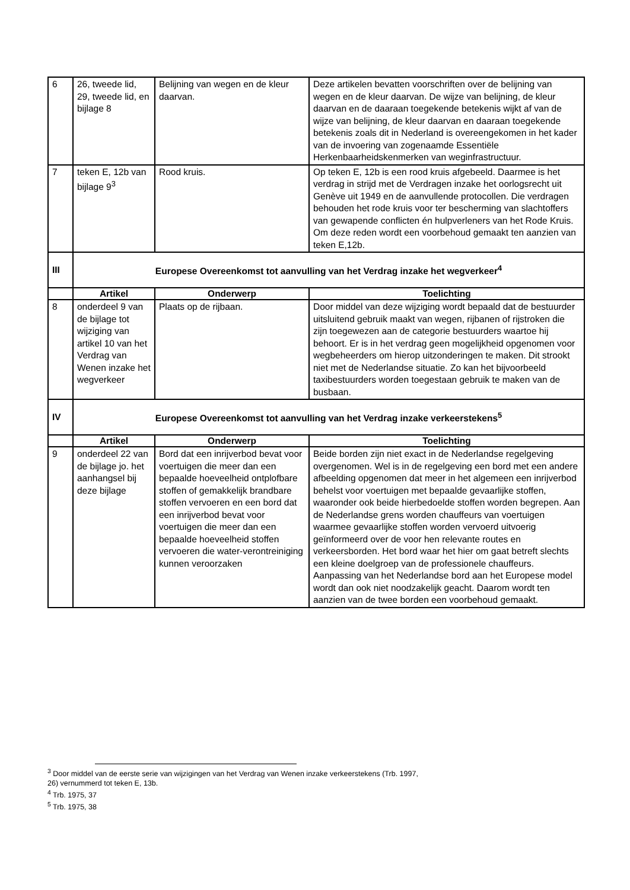| 6 | 26, tweede lid, 29, tweede lid, en bijlage 8 | Belijning van wegen en de kleur daarvan. | Deze artikelen bevatten voorschriften over de belijning van wegen en de kleur daarvan. De wijze van belijning, de kleur daarvan en de daaraan toegekende betekenis wijkt af van de wijze van belijning, de kleur daarvan en daaraan toegekende betekenis zoals dit in Nederland is overeengekomen in het kader van de invoering van zogenaamde Essentiële Herkenbaarheidskenmerken van weginfrastructuur. |
| 7 | teken E, 12b van bijlage 9<sup>3</sup> | Rood kruis. | Op teken E, 12b is een rood kruis afgebeeld. Daarmee is het verdrag in strijd met de Verdragen inzake het oorlogsrecht uit Genève uit 1949 en de aanvullende protocollen. Die verdragen behouden het rode kruis voor ter bescherming van slachtoffers van gewapende conflicten én hulpverleners van het Rode Kruis. Om deze reden wordt een voorbehoud gemaakt ten aanzien van teken E,12b. |
| III | Europese Overeenkomst tot aanvulling van het Verdrag inzake het wegverkeer<sup>4</sup> | | |
| | Artikel | Onderwerp | Toelichting |
| 8 | onderdeel 9 van de bijlage tot wijziging van artikel 10 van het Verdrag van Wenen inzake het wegverkeer | Plaats op de rijbaan. | Door middel van deze wijziging wordt bepaald dat de bestuurder uitsluitend gebruik maakt van wegen, rijbanen of rijstroken die zijn toegewezen aan de categorie bestuurders waartoe hij behoort. Er is in het verdrag geen mogelijkheid opgenomen voor wegbeheerders om hierop uitzonderingen te maken. Dit strookt niet met de Nederlandse situatie. Zo kan het bijvoorbeeld taxibestuurders worden toegestaan gebruik te maken van de busbaan. |
| IV | Europese Overeenkomst tot aanvulling van het Verdrag inzake verkeerstekens<sup>5</sup> | | |
| | Artikel | Onderwerp | Toelichting |
| 9 | onderdeel 22 van de bijlage jo. het aanhangsel bij deze bijlage | Bord dat een inrijverbod bevat voor voertuigen die meer dan een bepaalde hoeveelheid ontplofbare stoffen of gemakkelijk brandbare stoffen vervoeren en een bord dat een inrijverbod bevat voor voertuigen die meer dan een bepaalde hoeveelheid stoffen vervoeren die water-verontreiniging kunnen veroorzaken | Beide borden zijn niet exact in de Nederlandse regelgeving overgenomen. Wel is in de regelgeving een bord met een andere afbeelding opgenomen dat meer in het algemeen een inrijverbod behelst voor voertuigen met bepaalde gevaarlijke stoffen, waaronder ook beide hierbedoelde stoffen worden begrepen. Aan de Nederlandse grens worden chauffeurs van voertuigen waarmee gevaarlijke stoffen worden vervoerd uitvoerig geïnformeerd over de voor hen relevante routes en verkeersborden. Het bord waar het hier om gaat betreft slechts een kleine doelgroep van de professionele chauffeurs. Aanpassing van het Nederlandse bord aan het Europese model wordt dan ook niet noodzakelijk geacht. Daarom wordt ten aanzien van de twee borden een voorbehoud gemaakt. |
<sup>3</sup> Door middel van de eerste serie van wijzigingen van het Verdrag van Wenen inzake verkeerstekens (Trb. 1997,
26) vernummerd tot teken E, 13b.
<sup>4</sup> Trb. 1975, 37
<sup>5</sup> Trb. 1975, 38